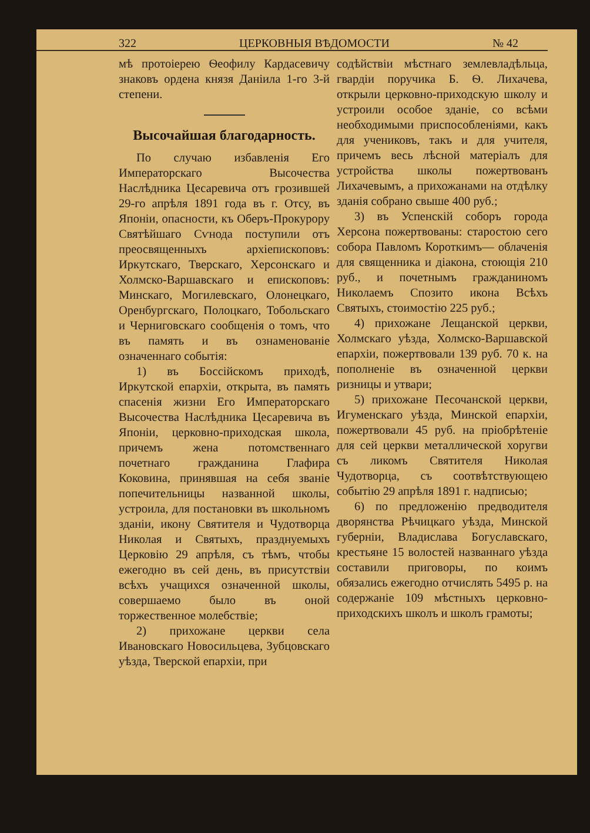322 ЦЕРКОВНЫЯ ВѢДОМОСТИ № 42
мѣ протоіерею Ѳеофилу Кардасевичу знаковъ ордена князя Даніила 1-го 3-й степени.
Высочайшая благодарность.
По случаю избавленія Его Императорскаго Высочества Наслѣдника Цесаревича отъ грозившей 29-го апрѣля 1891 года въ г. Отсу, въ Японіи, опасности, къ Оберъ-Прокурору Святѣйшаго Сѵнода поступили отъ преосвященныхъ архіепископовъ: Иркутскаго, Тверскаго, Херсонскаго и Холмско-Варшавскаго и епископовъ: Минскаго, Могилевскаго, Олонецкаго, Оренбургскаго, Полоцкаго, Тобольскаго и Черниговскаго сообщенія о томъ, что въ память и въ ознаменованіе означеннаго событія:
1) въ Боссійскомъ приходѣ, Иркутской епархіи, открыта, въ память спасенія жизни Его Императорскаго Высочества Наслѣдника Цесаревича въ Японіи, церковно-приходская школа, причемъ жена потомственнаго почетнаго гражданина Глафира Коковина, принявшая на себя званіе попечительницы названной школы, устроила, для постановки въ школьномъ зданіи, икону Святителя и Чудотворца Николая и Святыхъ, празднуемыхъ Церковію 29 апрѣля, съ тѣмъ, чтобы ежегодно въ сей день, въ присутствіи всѣхъ учащихся означенной школы, совершаемо было въ оной торжественное молебствіе;
2) прихожане церкви села Ивановскаго Новосильцева, Зубцовскаго уѣзда, Тверской епархіи, при
содѣйствіи мѣстнаго землевладѣльца, гвардіи поручика Б. Ѳ. Лихачева, открыли церковно-приходскую школу и устроили особое зданіе, со всѣми необходимыми приспособленіями, какъ для учениковъ, такъ и для учителя, причемъ весь лѣсной матеріалъ для устройства школы пожертвованъ Лихачевымъ, а прихожанами на отдѣлку зданія собрано свыше 400 руб.;
3) въ Успенскій соборъ города Херсона пожертвованы: старостою сего собора Павломъ Короткимъ— облаченія для священника и діакона, стоющія 210 руб., и почетнымъ гражданиномъ Николаемъ Спозито икона Всѣхъ Святыхъ, стоимостію 225 руб.;
4) прихожане Лещанской церкви, Холмскаго уѣзда, Холмско-Варшавской епархіи, пожертвовали 139 руб. 70 к. на пополненіе въ означенной церкви ризницы и утвари;
5) прихожане Песочанской церкви, Игуменскаго уѣзда, Минской епархіи, пожертвовали 45 руб. на пріобрѣтеніе для сей церкви металлической хоругви съ ликомъ Святителя Николая Чудотворца, съ соотвѣтствующею событію 29 апрѣля 1891 г. надписью;
6) по предложенію предводителя дворянства Рѣчицкаго уѣзда, Минской губерніи, Владислава Богуславскаго, крестьяне 15 волостей названнаго уѣзда составили приговоры, по коимъ обязались ежегодно отчислять 5495 р. на содержаніе 109 мѣстныхъ церковно-приходскихъ школъ и школъ грамоты;